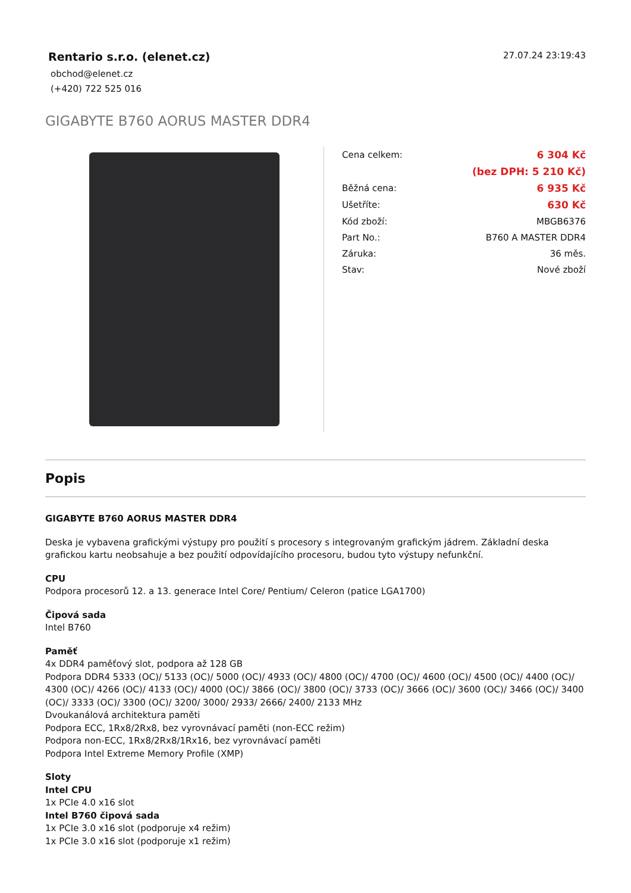Rentario s.r.o. (elenet.cz)
obchod@elenet.cz
(+420) 722 525 016
27.07.24 23:19:43
GIGABYTE B760 AORUS MASTER DDR4
| Cena celkem: | 6 304 Kč |
| | (bez DPH: 5 210 Kč) |
| Běžná cena: | 6 935 Kč |
| Ušetříte: | 630 Kč |
| Kód zboží: | MBGB6376 |
| Part No.: | B760 A MASTER DDR4 |
| Záruka: | 36 měs. |
| Stav: | Nové zboží |
Popis
GIGABYTE B760 AORUS MASTER DDR4
Deska je vybavena grafickými výstupy pro použití s procesory s integrovaným grafickým jádrem. Základní deska grafickou kartu neobsahuje a bez použití odpovídajícího procesoru, budou tyto výstupy nefunkční.
CPU
Podpora procesorů 12. a 13. generace Intel Core/ Pentium/ Celeron (patice LGA1700)
Čipová sada
Intel B760
Paměť
4x DDR4 paměťový slot, podpora až 128 GB
Podpora DDR4 5333 (OC)/ 5133 (OC)/ 5000 (OC)/ 4933 (OC)/ 4800 (OC)/ 4700 (OC)/ 4600 (OC)/ 4500 (OC)/ 4400 (OC)/ 4300 (OC)/ 4266 (OC)/ 4133 (OC)/ 4000 (OC)/ 3866 (OC)/ 3800 (OC)/ 3733 (OC)/ 3666 (OC)/ 3600 (OC)/ 3466 (OC)/ 3400 (OC)/ 3333 (OC)/ 3300 (OC)/ 3200/ 3000/ 2933/ 2666/ 2400/ 2133 MHz
Dvoukanálová architektura paměti
Podpora ECC, 1Rx8/2Rx8, bez vyrovnávací paměti (non-ECC režim)
Podpora non-ECC, 1Rx8/2Rx8/1Rx16, bez vyrovnávací paměti
Podpora Intel Extreme Memory Profile (XMP)
Sloty
Intel CPU
1x PCIe 4.0 x16 slot
Intel B760 čipová sada
1x PCIe 3.0 x16 slot (podporuje x4 režim)
1x PCIe 3.0 x16 slot (podporuje x1 režim)